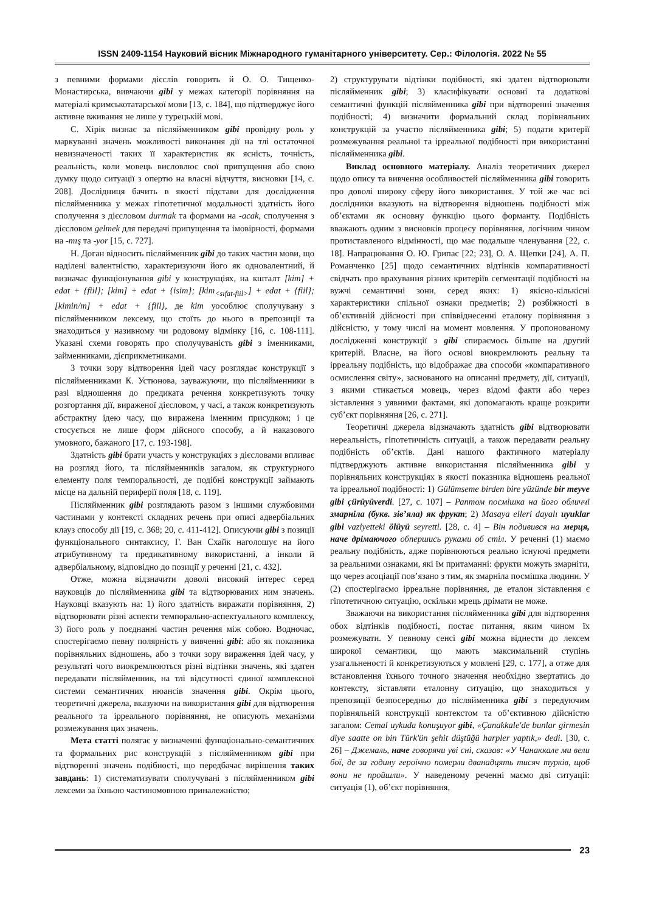ISSN 2409-1154 Науковий вісник Міжнародного гуманітарного університету. Сер.: Філологія. 2022 № 55
з певними формами дієслів говорить й О. О. Тищенко-Монастирська, вивчаючи gibi у межах категорії порівняння на матеріалі кримськотатарської мови [13, с. 184], що підтверджує його активне вживання не лише у турецькій мові.
С. Хірік визнає за післяйменником gibi провідну роль у маркуванні значень можливості виконання дії на тлі остаточної невизначеності таких її характеристик як ясність, точність, реальність, коли мовець висловлює свої припущення або свою думку щодо ситуації з опертю на власні відчуття, висновки [14, с. 208]. Дослідниця бачить в якості підстави для дослідження післяйменника у межах гіпотетичної модальності здатність його сполучення з дієсловом durmak та формами на -acak, сполучення з дієсловом gelmek для передачі припущення та імовірності, формами на -mış та -yor [15, с. 727].
Н. Доган відносить післяйменник gibi до таких частин мови, що наділені валентністю, характеризуючи його як одновалентний, й визначає функціонування gibi у конструкціях, на кшталт [kim] + edat + {fiil}; [kim] + edat + {isim}; [kim<sub><sıfat-fiil></sub>] + edat + {fiil}; [kimin/m] + edat + {fiil}, де kim уособлює сполучувану з післяйменником лексему, що стоїть до нього в препозиції та знаходиться у називному чи родовому відмінку [16, с. 108-111]. Указані схеми говорять про сполучуваність gibi з іменниками, займенниками, дієприкметниками.
З точки зору відтворення ідей часу розглядає конструкції з післяйменниками К. Устюнова, зауважуючи, що післяйменники в разі відношення до предиката речення конкретизують точку розгортання дії, вираженої дієсловом, у часі, а також конкретизують абстрактну ідею часу, що виражена іменним присудком; і це стосується не лише форм дійсного способу, а й наказового умовного, бажаного [17, с. 193-198].
Здатність gibi брати участь у конструкціях з дієсловами впливає на розгляд його, та післяйменників загалом, як структурного елементу поля темпоральності, де подібні конструкції займають місце на дальній периферії поля [18, с. 119].
Післяйменник gibi розглядають разом з іншими службовими частинами у контексті складних речень при описі адвербіальних клауз способу дії [19, с. 368; 20, с. 411-412]. Описуючи gibi з позиції функціонального синтаксису, Г. Ван Схайк наголошує на його атрибутивному та предикативному використанні, а інколи й адвербіальному, відповідно до позиції у реченні [21, с. 432].
Отже, можна відзначити доволі високий інтерес серед науковців до післяйменника gibi та відтворюваних ним значень. Науковці вказують на: 1) його здатність виражати порівняння, 2) відтворювати різні аспекти темпорально-аспектуального комплексу, 3) його роль у поєднанні частин речення між собою. Водночас, спостерігаємо певну полярність у вивченні gibi: або як показника порівняльних відношень, або з точки зору вираження ідей часу, у результаті чого виокремлюються різні відтінки значень, які здатен передавати післяйменник, на тлі відсутності єдиної комплексної системи семантичних нюансів значення gibi. Окрім цього, теоретичні джерела, вказуючи на використання gibi для відтворення реального та ірреального порівняння, не описують механізми розмежування цих значень.
Мета статті полягає у визначенні функціонально-семантичних та формальних рис конструкцій з післяйменником gibi при відтворенні значень подібності, що передбачає вирішення таких завдань: 1) систематизувати сполучувані з післяйменником gibi лексеми за їхньою частиномовною приналежністю;
2) структурувати відтінки подібності, які здатен відтворювати післяйменник gibi; 3) класифікувати основні та додаткові семантичні функцій післяйменника gibi при відтворенні значення подібності; 4) визначити формальний склад порівняльних конструкцій за участю післяйменника gibi; 5) подати критерії розмежування реальної та ірреальної подібності при використанні післяйменника gibi.
Виклад основного матеріалу. Аналіз теоретичних джерел щодо опису та вивчення особливостей післяйменника gibi говорить про доволі широку сферу його використання. У той же час всі дослідники вказують на відтворення відношень подібності між об’єктами як основну функцію цього форманту. Подібність вважають одним з висновків процесу порівняння, логічним чином протиставленого відмінності, що має подальше членування [22, с. 18]. Напрацювання О. Ю. Грипас [22; 23], О. А. Щепки [24], А. П. Романченко [25] щодо семантичних відтінків компаративності свідчать про врахування різних критеріїв сегментації подібності на вужчі семантичні зони, серед яких: 1) якісно-кількісні характеристики спільної ознаки предметів; 2) розбіжності в об’єктивній дійсності при співвіднесенні еталону порівняння з дійсністю, у тому числі на момент мовлення. У пропонованому дослідженні конструкції з gibi спираємось більше на другий критерій. Власне, на його основі виокремлюють реальну та ірреальну подібність, що відображає два способи «компаративного осмислення світу», заснованого на описанні предмету, дії, ситуації, з якими стикається мовець, через відомі факти або через зіставлення з уявними фактами, які допомагають краще розкрити суб’єкт порівняння [26, с. 271].
Теоретичні джерела відзначають здатність gibi відтворювати нереальність, гіпотетичність ситуації, а також передавати реальну подібність об’єктів. Дані нашого фактичного матеріалу підтверджують активне використання післяйменника gibi у порівняльних конструкціях в якості показника відношень реальної та ірреальної подібності: 1) Gülümseme birden bire yüzünde bir meyve gibi çürüyüverdi. [27, с. 107] – Раптом посмішка на його обличчі змарніла (букв. зів’яла) як фрукт; 2) Masaya elleri dayalı uyuklar gibi vaziyetteki ölüyü seyretti. [28, с. 4] – Він подивився на мерця, наче дрімаючого обпершись руками об стіл. У реченні (1) маємо реальну подібність, адже порівнюються реально існуючі предмети за реальними ознаками, які їм притаманні: фрукти можуть змарніти, що через асоціації пов’язано з тим, як змарніла посмішка людини. У (2) спостерігаємо ірреальне порівняння, де еталон зіставлення є гіпотетичною ситуацію, оскільки мрець дрімати не може.
Зважаючи на використання післяйменника gibi для відтворення обох відтінків подібності, постає питання, яким чином їх розмежувати. У певному сенсі gibi можна віднести до лексем широкої семантики, що мають максимальний ступінь узагальненості й конкретизуються у мовлені [29, с. 177], а отже для встановлення їхнього точного значення необхідно звертатись до контексту, зіставляти еталонну ситуацію, що знаходиться у препозиції безпосередньо до післяйменника gibi з передуючим порівняльній конструкції контекстом та об’єктивною дійсністю загалом: Cemal uykuda konuşuyor gibi, «Çanakkale'de bunlar girmesin diye saatte on bin Türk'ün şehit düştüğü harpler yaptık,» dedi. [30, с. 26] – Джемаль, наче говорячи уві сні, сказав: «У Чанаккале ми вели бої, де за годину героїчно померли дванадцять тисяч турків, щоб вони не пройшли». У наведеному реченні маємо дві ситуації: ситуація (1), об’єкт порівняння,
23